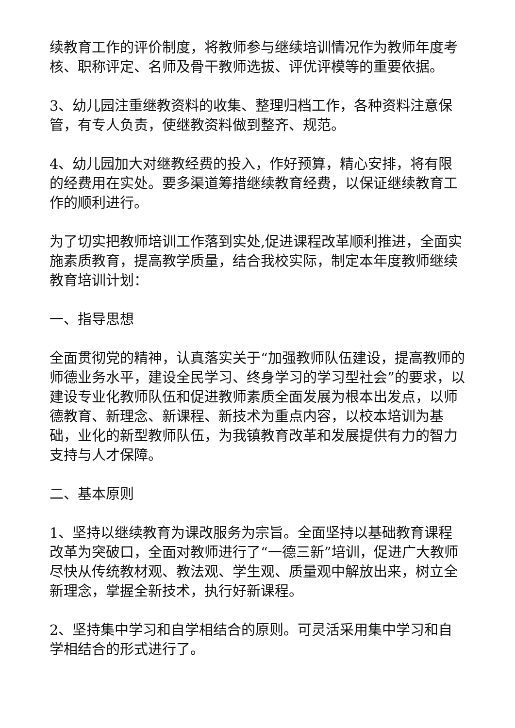续教育工作的评价制度，将教师参与继续培训情况作为教师年度考核、职称评定、名师及骨干教师选拔、评优评模等的重要依据。
3、幼儿园注重继教资料的收集、整理归档工作，各种资料注意保管，有专人负责，使继教资料做到整齐、规范。
4、幼儿园加大对继教经费的投入，作好预算，精心安排，将有限的经费用在实处。要多渠道筹措继续教育经费，以保证继续教育工作的顺利进行。
为了切实把教师培训工作落到实处,促进课程改革顺利推进，全面实施素质教育，提高教学质量，结合我校实际，制定本年度教师继续教育培训计划：
一、指导思想
全面贯彻党的精神，认真落实关于“加强教师队伍建设，提高教师的师德业务水平，建设全民学习、终身学习的学习型社会”的要求，以建设专业化教师队伍和促进教师素质全面发展为根本出发点，以师德教育、新理念、新课程、新技术为重点内容，以校本培训为基础，业化的新型教师队伍，为我镇教育改革和发展提供有力的智力支持与人才保障。
二、基本原则
1、坚持以继续教育为课改服务为宗旨。全面坚持以基础教育课程改革为突破口，全面对教师进行了“一德三新”培训，促进广大教师尽快从传统教材观、教法观、学生观、质量观中解放出来，树立全新理念，掌握全新技术，执行好新课程。
2、坚持集中学习和自学相结合的原则。可灵活采用集中学习和自学相结合的形式进行了。